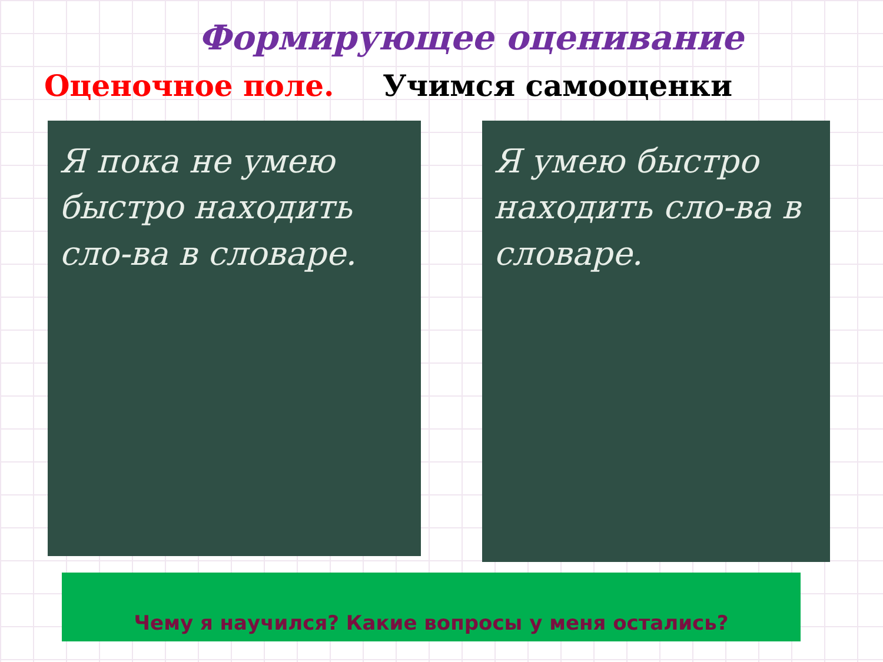Формирующее оценивание
Оценочное поле. Учимся самооценки
Я пока не умею быстро находить сло-ва в словаре.
Я умею быстро находить сло-ва в словаре.
Чему я научился? Какие вопросы у меня остались?